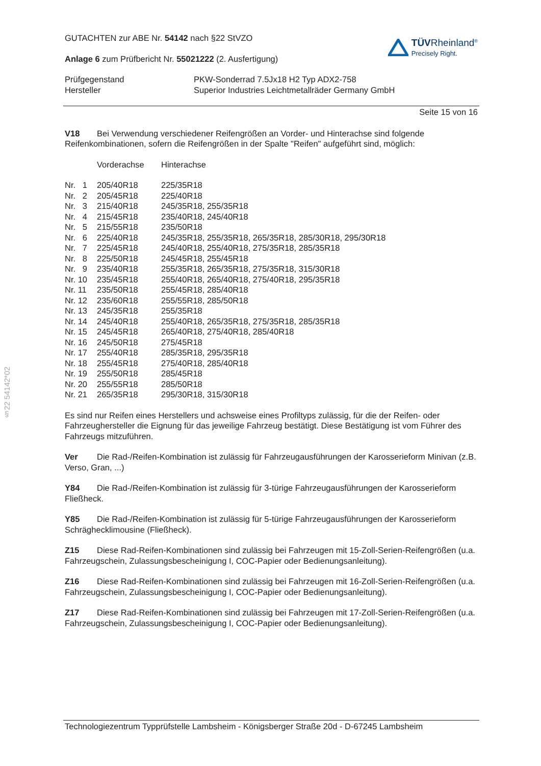§22 54142*02
GUTACHTEN zur ABE Nr. 54142 nach §22 StVZO
Anlage 6 zum Prüfbericht Nr. 55021222 (2. Ausfertigung)
TÜVRheinland<sup>®</sup>
Precisely Right.
| Prüfgegenstand | PKW-Sonderrad 7.5Jx18 H2 Typ ADX2-758 |
| Hersteller | Superior Industries Leichtmetallräder Germany GmbH |
Seite 15 von 16
V18 Bei Verwendung verschiedener Reifengrößen an Vorder- und Hinterachse sind folgende Reifenkombinationen, sofern die Reifengrößen in der Spalte "Reifen" aufgeführt sind, möglich:
| | Vorderachse | Hinterachse |
| Nr. 1 | 205/40R18 | 225/35R18 |
| Nr. 2 | 205/45R18 | 225/40R18 |
| Nr. 3 | 215/40R18 | 245/35R18, 255/35R18 |
| Nr. 4 | 215/45R18 | 235/40R18, 245/40R18 |
| Nr. 5 | 215/55R18 | 235/50R18 |
| Nr. 6 | 225/40R18 | 245/35R18, 255/35R18, 265/35R18, 285/30R18, 295/30R18 |
| Nr. 7 | 225/45R18 | 245/40R18, 255/40R18, 275/35R18, 285/35R18 |
| Nr. 8 | 225/50R18 | 245/45R18, 255/45R18 |
| Nr. 9 | 235/40R18 | 255/35R18, 265/35R18, 275/35R18, 315/30R18 |
| Nr. 10 | 235/45R18 | 255/40R18, 265/40R18, 275/40R18, 295/35R18 |
| Nr. 11 | 235/50R18 | 255/45R18, 285/40R18 |
| Nr. 12 | 235/60R18 | 255/55R18, 285/50R18 |
| Nr. 13 | 245/35R18 | 255/35R18 |
| Nr. 14 | 245/40R18 | 255/40R18, 265/35R18, 275/35R18, 285/35R18 |
| Nr. 15 | 245/45R18 | 265/40R18, 275/40R18, 285/40R18 |
| Nr. 16 | 245/50R18 | 275/45R18 |
| Nr. 17 | 255/40R18 | 285/35R18, 295/35R18 |
| Nr. 18 | 255/45R18 | 275/40R18, 285/40R18 |
| Nr. 19 | 255/50R18 | 285/45R18 |
| Nr. 20 | 255/55R18 | 285/50R18 |
| Nr. 21 | 265/35R18 | 295/30R18, 315/30R18 |
Es sind nur Reifen eines Herstellers und achsweise eines Profiltyps zulässig, für die der Reifen- oder Fahrzeughersteller die Eignung für das jeweilige Fahrzeug bestätigt. Diese Bestätigung ist vom Führer des Fahrzeugs mitzuführen.
Ver Die Rad-/Reifen-Kombination ist zulässig für Fahrzeugausführungen der Karosserieform Minivan (z.B. Verso, Gran, ...)
Y84 Die Rad-/Reifen-Kombination ist zulässig für 3-türige Fahrzeugausführungen der Karosserieform Fließheck.
Y85 Die Rad-/Reifen-Kombination ist zulässig für 5-türige Fahrzeugausführungen der Karosserieform Schräghecklimousine (Fließheck).
Z15 Diese Rad-Reifen-Kombinationen sind zulässig bei Fahrzeugen mit 15-Zoll-Serien-Reifengrößen (u.a. Fahrzeugschein, Zulassungsbescheinigung I, COC-Papier oder Bedienungsanleitung).
Z16 Diese Rad-Reifen-Kombinationen sind zulässig bei Fahrzeugen mit 16-Zoll-Serien-Reifengrößen (u.a. Fahrzeugschein, Zulassungsbescheinigung I, COC-Papier oder Bedienungsanleitung).
Z17 Diese Rad-Reifen-Kombinationen sind zulässig bei Fahrzeugen mit 17-Zoll-Serien-Reifengrößen (u.a. Fahrzeugschein, Zulassungsbescheinigung I, COC-Papier oder Bedienungsanleitung).
Technologiezentrum Typprüfstelle Lambsheim - Königsberger Straße 20d - D-67245 Lambsheim